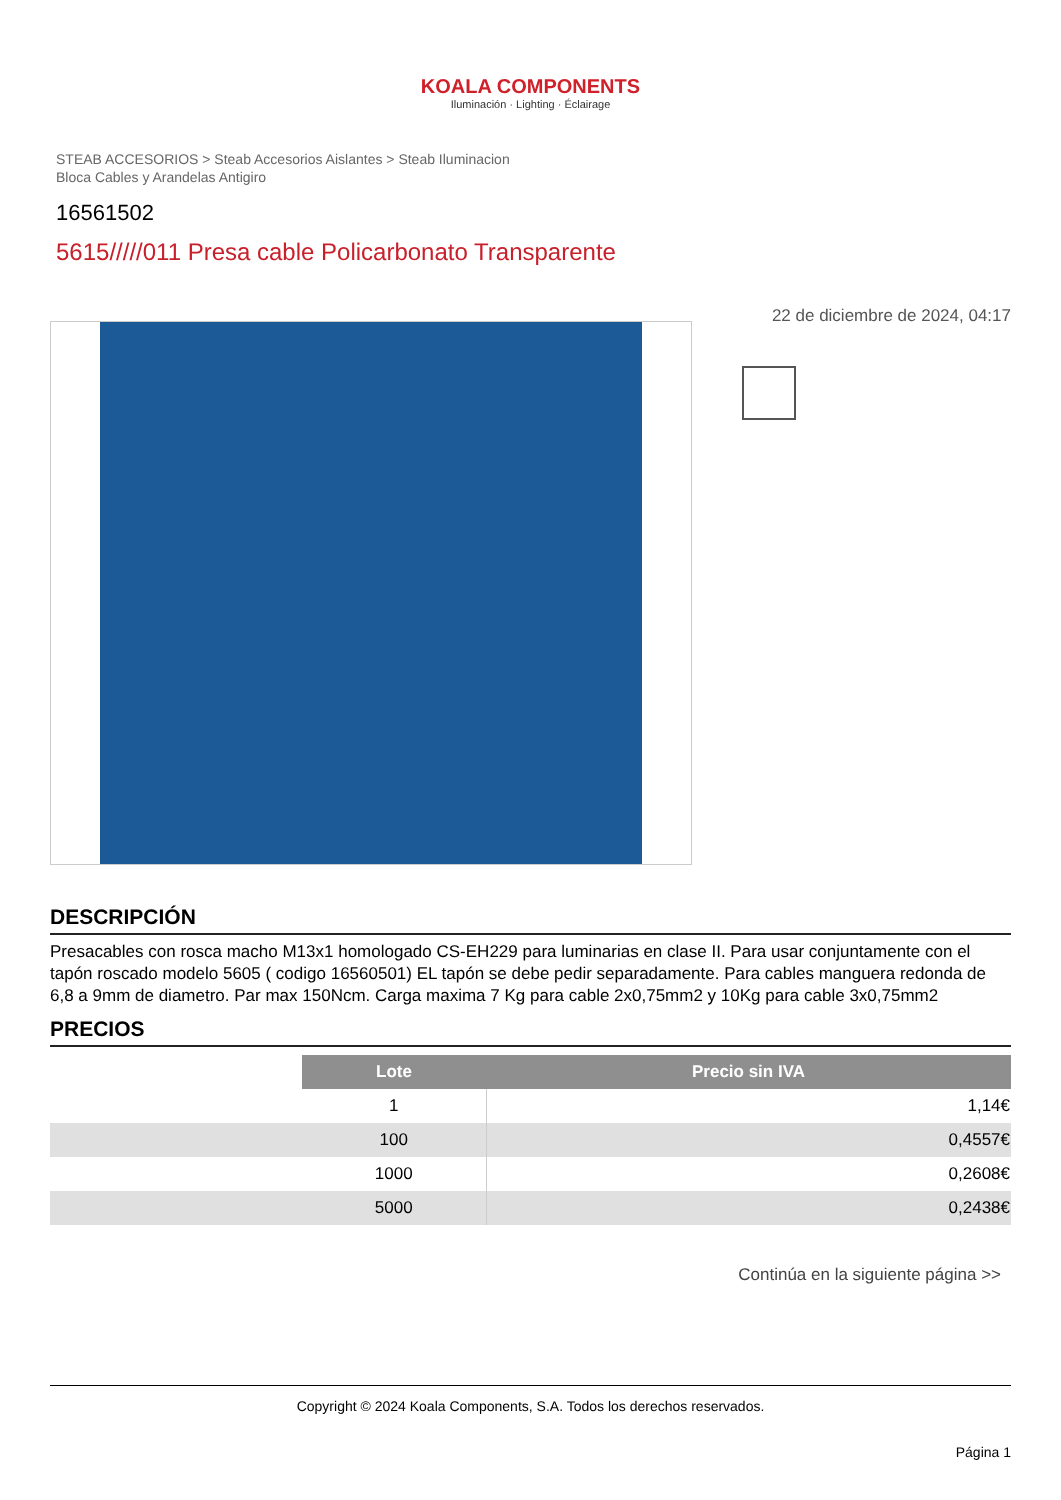KOALA COMPONENTS
Iluminación · Lighting · Éclairage
STEAB ACCESORIOS > Steab Accesorios Aislantes > Steab Iluminacion
Bloca Cables y Arandelas Antigiro
16561502
5615/////011 Presa cable Policarbonato Transparente
22 de diciembre de 2024, 04:17
DESCRIPCIÓN
Presacables con rosca macho M13x1 homologado CS-EH229 para luminarias en clase II. Para usar conjuntamente con el tapón roscado modelo 5605 ( codigo 16560501) EL tapón se debe pedir separadamente. Para cables manguera redonda de 6,8 a 9mm de diametro. Par max 150Ncm. Carga maxima 7 Kg para cable 2x0,75mm2 y 10Kg para cable 3x0,75mm2
PRECIOS
| | Lote | Precio sin IVA |
| --- | --- | --- |
| | 1 | 1,14€ |
| | 100 | 0,4557€ |
| | 1000 | 0,2608€ |
| | 5000 | 0,2438€ |
Continúa en la siguiente página >>
Copyright © 2024 Koala Components, S.A. Todos los derechos reservados.
Página 1